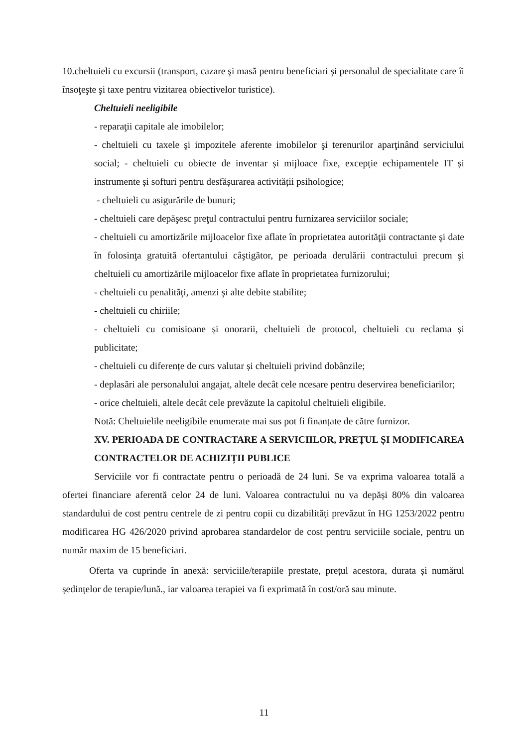10.cheltuieli cu excursii (transport, cazare şi masă pentru beneficiari şi personalul de specialitate care îi însoţeşte şi taxe pentru vizitarea obiectivelor turistice).
Cheltuieli neeligibile
- reparaţii capitale ale imobilelor;
- cheltuieli cu taxele şi impozitele aferente imobilelor şi terenurilor aparţinând serviciului social; - cheltuieli cu obiecte de inventar și mijloace fixe, excepție echipamentele IT și instrumente și softuri pentru desfășurarea activității psihologice;
- cheltuieli cu asigurările de bunuri;
- cheltuieli care depăşesc preţul contractului pentru furnizarea serviciilor sociale;
- cheltuieli cu amortizările mijloacelor fixe aflate în proprietatea autorităţii contractante şi date în folosinţa gratuită ofertantului câştigător, pe perioada derulării contractului precum şi cheltuieli cu amortizările mijloacelor fixe aflate în proprietatea furnizorului;
- cheltuieli cu penalităţi, amenzi şi alte debite stabilite;
- cheltuieli cu chiriile;
- cheltuieli cu comisioane și onorarii, cheltuieli de protocol, cheltuieli cu reclama și publicitate;
- cheltuieli cu diferențe de curs valutar și cheltuieli privind dobânzile;
- deplasări ale personalului angajat, altele decât cele ncesare pentru deservirea beneficiarilor;
- orice cheltuieli, altele decât cele prevăzute la capitolul cheltuieli eligibile.
Notă: Cheltuielile neeligibile enumerate mai sus pot fi finanțate de către furnizor.
XV. PERIOADA DE CONTRACTARE A SERVICIILOR, PREȚUL ȘI MODIFICAREA CONTRACTELOR DE ACHIZIȚII PUBLICE
Serviciile vor fi contractate pentru o perioadă de 24 luni. Se va exprima valoarea totală a ofertei financiare aferentă celor 24 de luni. Valoarea contractului nu va depăși 80% din valoarea standardului de cost pentru centrele de zi pentru copii cu dizabilități prevăzut în HG 1253/2022 pentru modificarea HG 426/2020 privind aprobarea standardelor de cost pentru serviciile sociale, pentru un număr maxim de 15 beneficiari.
Oferta va cuprinde în anexă: serviciile/terapiile prestate, prețul acestora, durata și numărul ședințelor de terapie/lună., iar valoarea terapiei va fi exprimată în cost/oră sau minute.
11